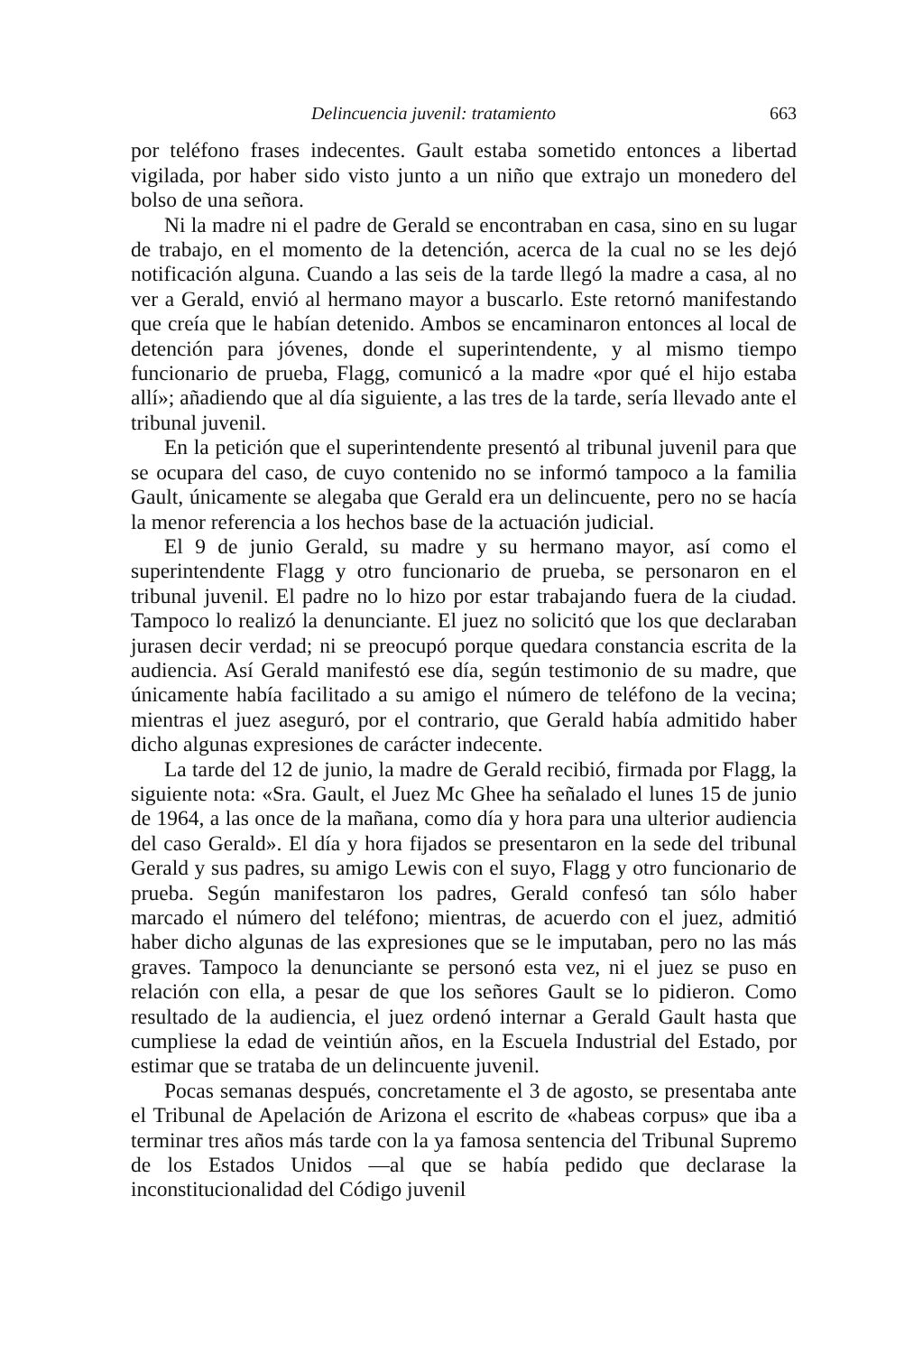Delincuencia juvenil: tratamiento 663
por teléfono frases indecentes. Gault estaba sometido entonces a libertad vigilada, por haber sido visto junto a un niño que extrajo un monedero del bolso de una señora.
Ni la madre ni el padre de Gerald se encontraban en casa, sino en su lugar de trabajo, en el momento de la detención, acerca de la cual no se les dejó notificación alguna. Cuando a las seis de la tarde llegó la madre a casa, al no ver a Gerald, envió al hermano mayor a buscarlo. Este retornó manifestando que creía que le habían detenido. Ambos se encaminaron entonces al local de detención para jóvenes, donde el superintendente, y al mismo tiempo funcionario de prueba, Flagg, comunicó a la madre «por qué el hijo estaba allí»; añadiendo que al día siguiente, a las tres de la tarde, sería llevado ante el tribunal juvenil.
En la petición que el superintendente presentó al tribunal juvenil para que se ocupara del caso, de cuyo contenido no se informó tampoco a la familia Gault, únicamente se alegaba que Gerald era un delincuente, pero no se hacía la menor referencia a los hechos base de la actuación judicial.
El 9 de junio Gerald, su madre y su hermano mayor, así como el superintendente Flagg y otro funcionario de prueba, se personaron en el tribunal juvenil. El padre no lo hizo por estar trabajando fuera de la ciudad. Tampoco lo realizó la denunciante. El juez no solicitó que los que declaraban jurasen decir verdad; ni se preocupó porque quedara constancia escrita de la audiencia. Así Gerald manifestó ese día, según testimonio de su madre, que únicamente había facilitado a su amigo el número de teléfono de la vecina; mientras el juez aseguró, por el contrario, que Gerald había admitido haber dicho algunas expresiones de carácter indecente.
La tarde del 12 de junio, la madre de Gerald recibió, firmada por Flagg, la siguiente nota: «Sra. Gault, el Juez Mc Ghee ha señalado el lunes 15 de junio de 1964, a las once de la mañana, como día y hora para una ulterior audiencia del caso Gerald». El día y hora fijados se presentaron en la sede del tribunal Gerald y sus padres, su amigo Lewis con el suyo, Flagg y otro funcionario de prueba. Según manifestaron los padres, Gerald confesó tan sólo haber marcado el número del teléfono; mientras, de acuerdo con el juez, admitió haber dicho algunas de las expresiones que se le imputaban, pero no las más graves. Tampoco la denunciante se personó esta vez, ni el juez se puso en relación con ella, a pesar de que los señores Gault se lo pidieron. Como resultado de la audiencia, el juez ordenó internar a Gerald Gault hasta que cumpliese la edad de veintiún años, en la Escuela Industrial del Estado, por estimar que se trataba de un delincuente juvenil.
Pocas semanas después, concretamente el 3 de agosto, se presentaba ante el Tribunal de Apelación de Arizona el escrito de «habeas corpus» que iba a terminar tres años más tarde con la ya famosa sentencia del Tribunal Supremo de los Estados Unidos —al que se había pedido que declarase la inconstitucionalidad del Código juvenil